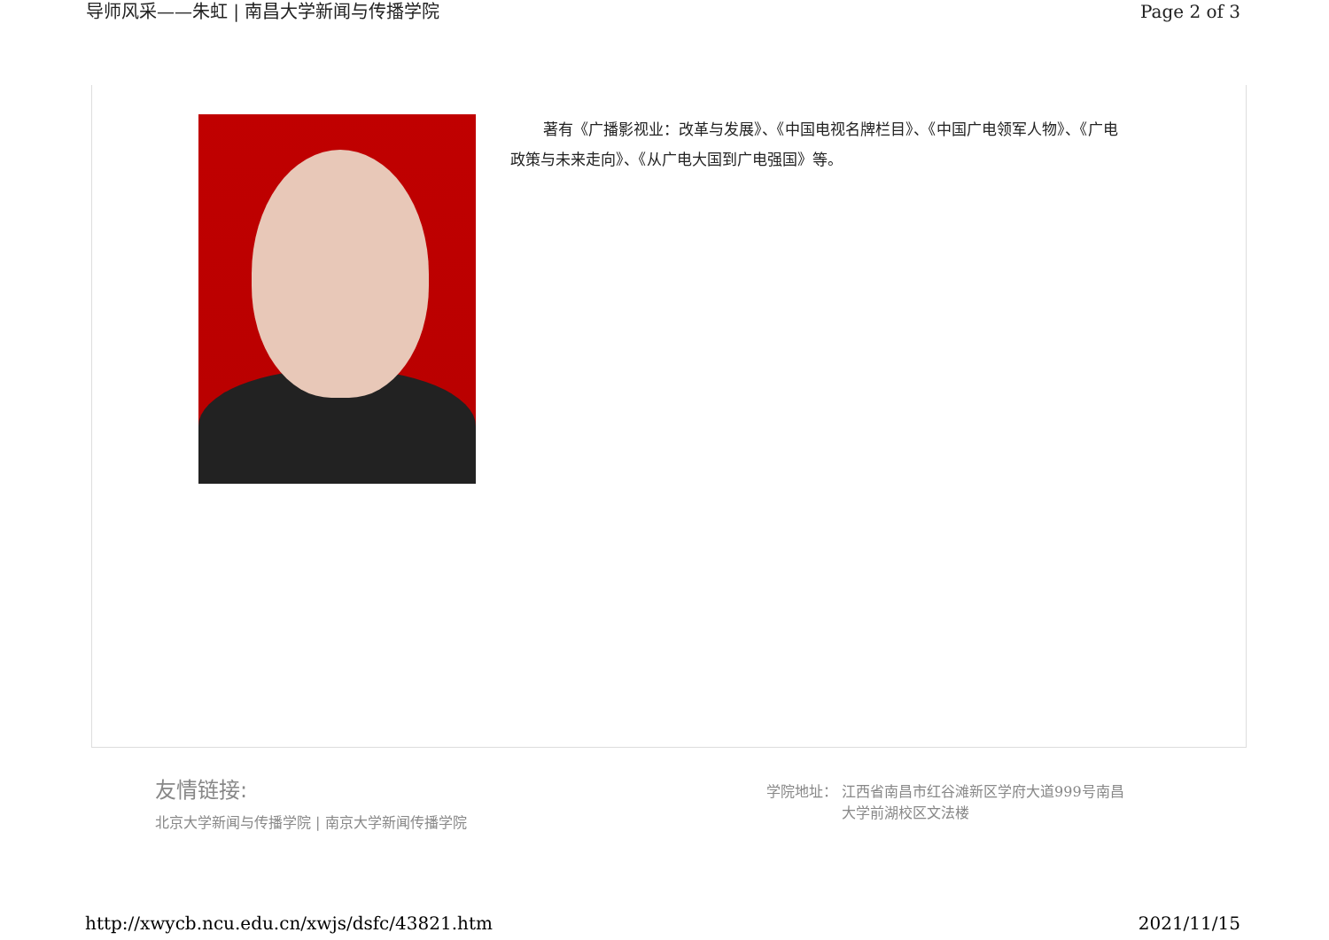导师风采——朱虹 | 南昌大学新闻与传播学院 Page 2 of 3
著有《广播影视业：改革与发展》、《中国电视名牌栏目》、《中国广电领军人物》、《广电政策与未来走向》、《从广电大国到广电强国》等。
友情链接:
北京大学新闻与传播学院 | 南京大学新闻传播学院
学院地址： 江西省南昌市红谷滩新区学府大道999号南昌
大学前湖校区文法楼
http://xwycb.ncu.edu.cn/xwjs/dsfc/43821.htm 2021/11/15